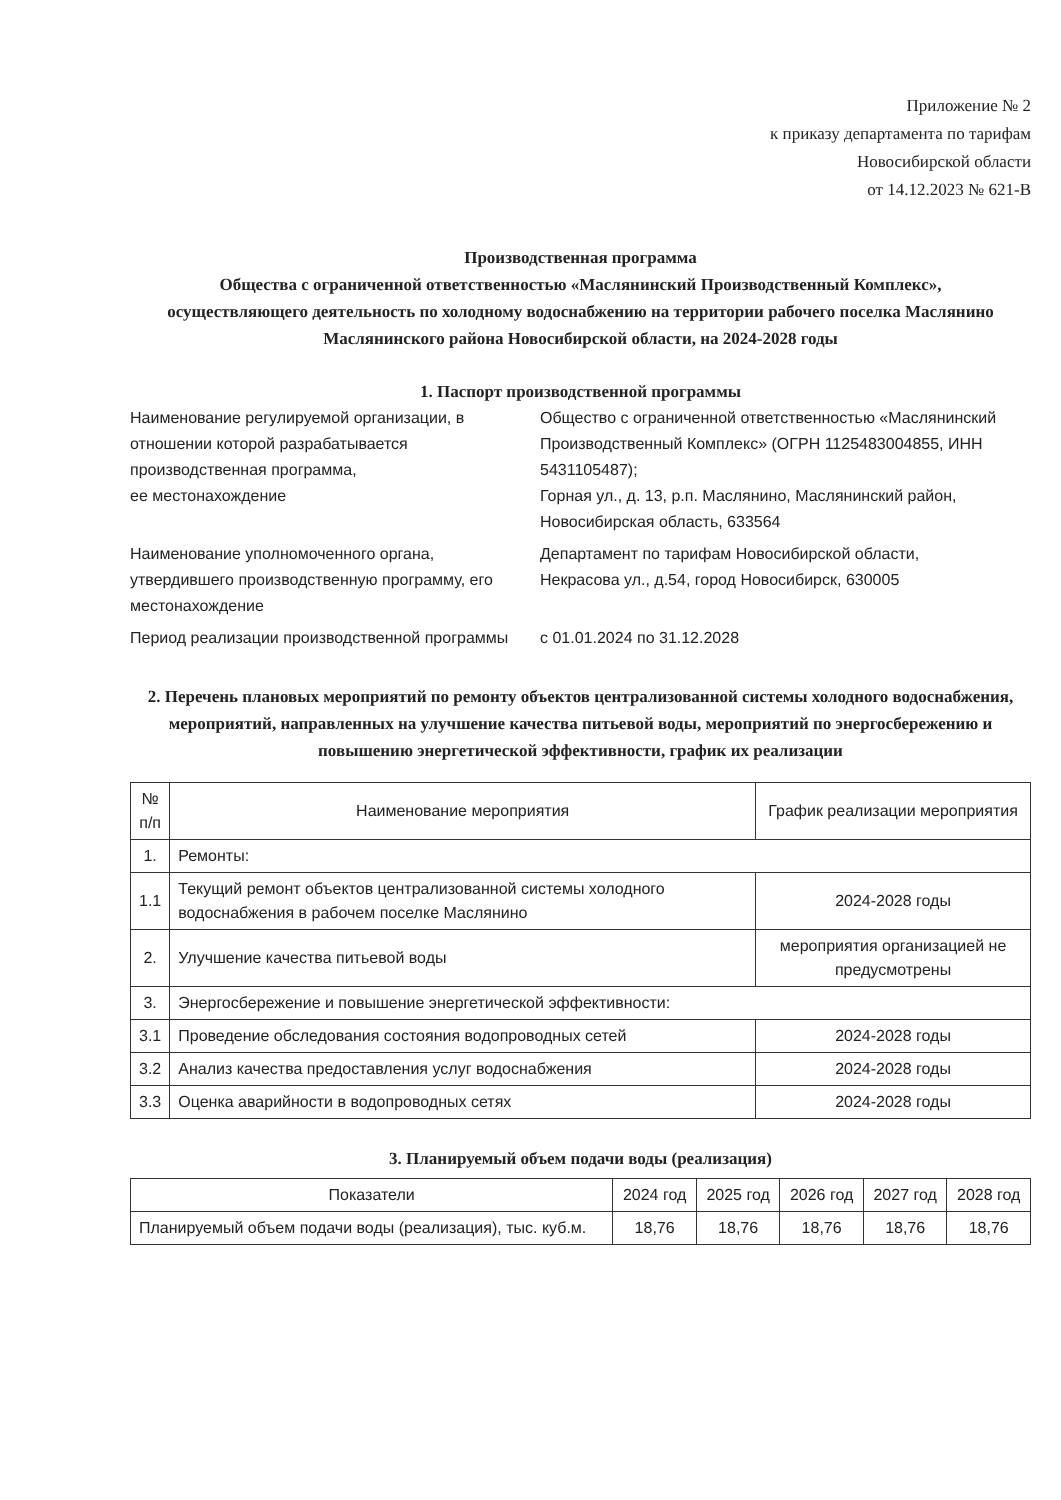Приложение № 2
к приказу департамента по тарифам
Новосибирской области
от 14.12.2023 № 621-В
Производственная программа
Общества с ограниченной ответственностью «Маслянинский Производственный Комплекс»,
осуществляющего деятельность по холодному водоснабжению на территории рабочего поселка Маслянино Маслянинского района Новосибирской области, на 2024-2028 годы
1. Паспорт производственной программы
Наименование регулируемой организации, в отношении которой разрабатывается производственная программа,
ее местонахождение
Общество с ограниченной ответственностью «Маслянинский Производственный Комплекс» (ОГРН 1125483004855, ИНН 5431105487);
Горная ул., д. 13, р.п. Маслянино, Маслянинский район, Новосибирская область, 633564
Наименование уполномоченного органа, утвердившего производственную программу, его местонахождение
Департамент по тарифам Новосибирской области,
Некрасова ул., д.54, город Новосибирск, 630005
Период реализации производственной программы
с 01.01.2024 по 31.12.2028
2. Перечень плановых мероприятий по ремонту объектов централизованной системы холодного водоснабжения, мероприятий, направленных на улучшение качества питьевой воды, мероприятий по энергосбережению и повышению энергетической эффективности, график их реализации
| № п/п | Наименование мероприятия | График реализации мероприятия |
| --- | --- | --- |
| 1. | Ремонты: | |
| 1.1 | Текущий ремонт объектов централизованной системы холодного водоснабжения в рабочем поселке Маслянино | 2024-2028 годы |
| 2. | Улучшение качества питьевой воды | мероприятия организацией не предусмотрены |
| 3. | Энергосбережение и повышение энергетической эффективности: | |
| 3.1 | Проведение обследования состояния водопроводных сетей | 2024-2028 годы |
| 3.2 | Анализ качества предоставления услуг водоснабжения | 2024-2028 годы |
| 3.3 | Оценка аварийности в водопроводных сетях | 2024-2028 годы |
3. Планируемый объем подачи воды (реализация)
| Показатели | 2024 год | 2025 год | 2026 год | 2027 год | 2028 год |
| --- | --- | --- | --- | --- | --- |
| Планируемый объем подачи воды (реализация), тыс. куб.м. | 18,76 | 18,76 | 18,76 | 18,76 | 18,76 |